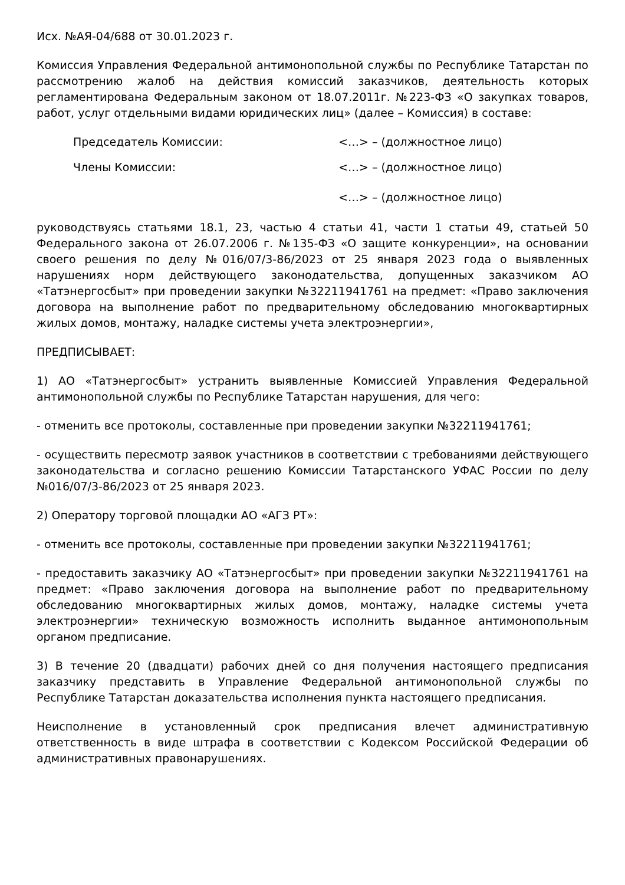Исх. №АЯ-04/688 от 30.01.2023 г.
Комиссия Управления Федеральной антимонопольной службы по Республике Татарстан по рассмотрению жалоб на действия комиссий заказчиков, деятельность которых регламентирована Федеральным законом от 18.07.2011г. №223-ФЗ «О закупках товаров, работ, услуг отдельными видами юридических лиц» (далее – Комиссия) в составе:
Председатель Комиссии: <…> – (должностное лицо)
Члены Комиссии: <…> – (должностное лицо)
<…> – (должностное лицо)
руководствуясь статьями 18.1, 23, частью 4 статьи 41, части 1 статьи 49, статьей 50 Федерального закона от 26.07.2006 г. №135-ФЗ «О защите конкуренции», на основании своего решения по делу №016/07/3-86/2023 от 25 января 2023 года о выявленных нарушениях норм действующего законодательства, допущенных заказчиком АО «Татэнергосбыт» при проведении закупки №32211941761 на предмет: «Право заключения договора на выполнение работ по предварительному обследованию многоквартирных жилых домов, монтажу, наладке системы учета электроэнергии»,
ПРЕДПИСЫВАЕТ:
1) АО «Татэнергосбыт» устранить выявленные Комиссией Управления Федеральной антимонопольной службы по Республике Татарстан нарушения, для чего:
- отменить все протоколы, составленные при проведении закупки №32211941761;
- осуществить пересмотр заявок участников в соответствии с требованиями действующего законодательства и согласно решению Комиссии Татарстанского УФАС России по делу №016/07/3-86/2023 от 25 января 2023.
2) Оператору торговой площадки АО «АГЗ РТ»:
- отменить все протоколы, составленные при проведении закупки №32211941761;
- предоставить заказчику АО «Татэнергосбыт» при проведении закупки №32211941761 на предмет: «Право заключения договора на выполнение работ по предварительному обследованию многоквартирных жилых домов, монтажу, наладке системы учета электроэнергии» техническую возможность исполнить выданное антимонопольным органом предписание.
3) В течение 20 (двадцати) рабочих дней со дня получения настоящего предписания заказчику представить в Управление Федеральной антимонопольной службы по Республике Татарстан доказательства исполнения пункта настоящего предписания.
Неисполнение в установленный срок предписания влечет административную ответственность в виде штрафа в соответствии с Кодексом Российской Федерации об административных правонарушениях.